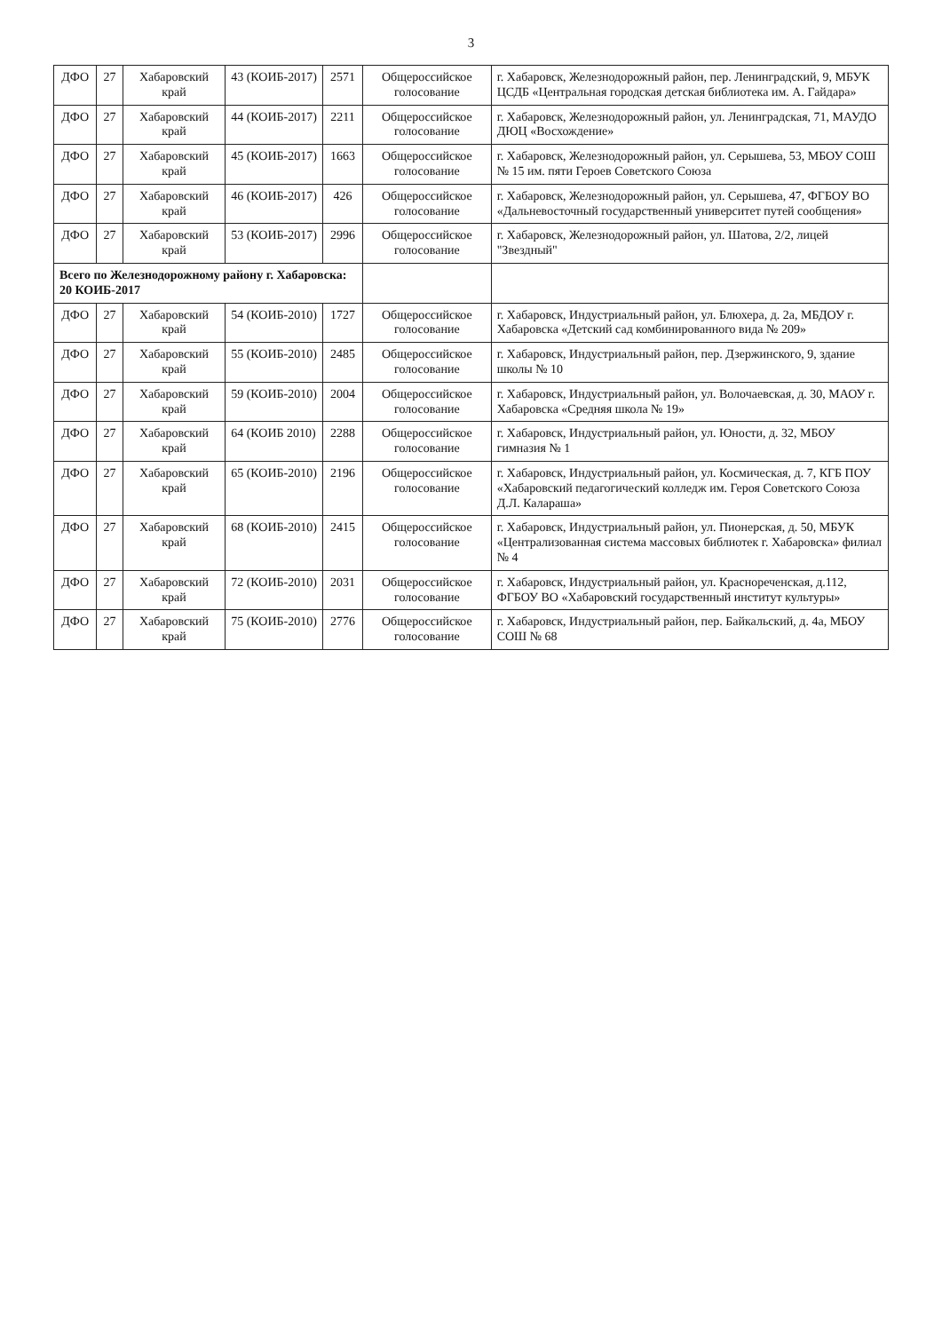3
| ДФО | 27 | Хабаровский край | 43 (КОИБ-2017) | 2571 | Общероссийское голосование | г. Хабаровск, Железнодорожный район, пер. Ленинградский, 9, МБУК ЦСДБ «Центральная городская детская библиотека им. А. Гайдара» |
| ДФО | 27 | Хабаровский край | 44 (КОИБ-2017) | 2211 | Общероссийское голосование | г. Хабаровск, Железнодорожный район, ул. Ленинградская, 71, МАУДО ДЮЦ «Восхождение» |
| ДФО | 27 | Хабаровский край | 45 (КОИБ-2017) | 1663 | Общероссийское голосование | г. Хабаровск, Железнодорожный район, ул. Серышева, 53, МБОУ СОШ № 15 им. пяти Героев Советского Союза |
| ДФО | 27 | Хабаровский край | 46 (КОИБ-2017) | 426 | Общероссийское голосование | г. Хабаровск, Железнодорожный район, ул. Серышева, 47, ФГБОУ ВО «Дальневосточный государственный университет путей сообщения» |
| ДФО | 27 | Хабаровский край | 53 (КОИБ-2017) | 2996 | Общероссийское голосование | г. Хабаровск, Железнодорожный район, ул. Шатова, 2/2, лицей "Звездный" |
| Всего по Железнодорожному району г. Хабаровска: 20 КОИБ-2017 | | | | | | |
| ДФО | 27 | Хабаровский край | 54 (КОИБ-2010) | 1727 | Общероссийское голосование | г. Хабаровск, Индустриальный район, ул. Блюхера, д. 2а, МБДОУ г. Хабаровска «Детский сад комбинированного вида № 209» |
| ДФО | 27 | Хабаровский край | 55 (КОИБ-2010) | 2485 | Общероссийское голосование | г. Хабаровск, Индустриальный район, пер. Дзержинского, 9, здание школы № 10 |
| ДФО | 27 | Хабаровский край | 59 (КОИБ-2010) | 2004 | Общероссийское голосование | г. Хабаровск, Индустриальный район, ул. Волочаевская, д. 30, МАОУ г. Хабаровска «Средняя школа № 19» |
| ДФО | 27 | Хабаровский край | 64 (КОИБ 2010) | 2288 | Общероссийское голосование | г. Хабаровск, Индустриальный район, ул. Юности, д. 32, МБОУ гимназия № 1 |
| ДФО | 27 | Хабаровский край | 65 (КОИБ-2010) | 2196 | Общероссийское голосование | г. Хабаровск, Индустриальный район, ул. Космическая, д. 7, КГБ ПОУ «Хабаровский педагогический колледж им. Героя Советского Союза Д.Л. Калараша» |
| ДФО | 27 | Хабаровский край | 68 (КОИБ-2010) | 2415 | Общероссийское голосование | г. Хабаровск, Индустриальный район, ул. Пионерская, д. 50, МБУК «Централизованная система массовых библиотек г. Хабаровска» филиал № 4 |
| ДФО | 27 | Хабаровский край | 72 (КОИБ-2010) | 2031 | Общероссийское голосование | г. Хабаровск, Индустриальный район, ул. Краснореченская, д.112, ФГБОУ ВО «Хабаровский государственный институт культуры» |
| ДФО | 27 | Хабаровский край | 75 (КОИБ-2010) | 2776 | Общероссийское голосование | г. Хабаровск, Индустриальный район, пер. Байкальский, д. 4а, МБОУ СОШ № 68 |